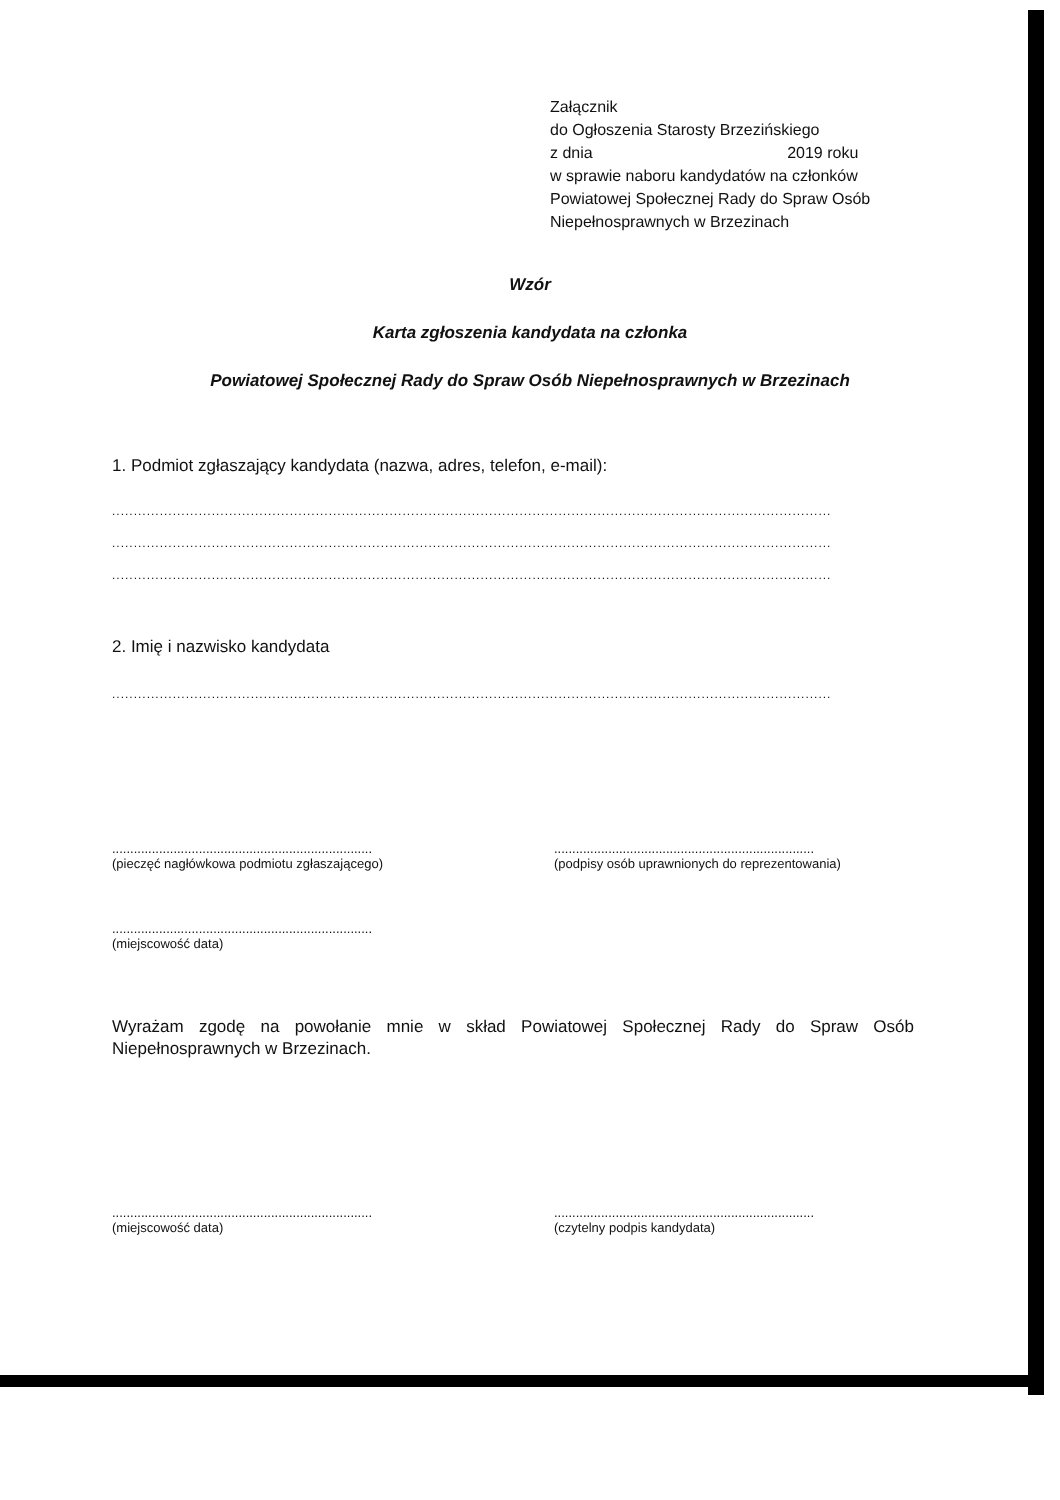Załącznik
do Ogłoszenia Starosty Brzezińskiego
z dnia 2019 roku
w sprawie naboru kandydatów na członków
Powiatowej Społecznej Rady do Spraw Osób
Niepełnosprawnych w Brzezinach
Wzór
Karta zgłoszenia kandydata na członka
Powiatowej Społecznej Rady do Spraw Osób Niepełnosprawnych w Brzezinach
1. Podmiot zgłaszający kandydata (nazwa, adres, telefon, e-mail):
......................................................................................................................................................................
......................................................................................................................................................................
......................................................................................................................................................................
2. Imię i nazwisko kandydata
......................................................................................................................................................................
........................................................................
(pieczęć nagłówkowa podmiotu zgłaszającego)
........................................................................
(podpisy osób uprawnionych do reprezentowania)
........................................................................
(miejscowość data)
Wyrażam zgodę na powołanie mnie w skład Powiatowej Społecznej Rady do Spraw Osób Niepełnosprawnych w Brzezinach.
........................................................................
(miejscowość data)
........................................................................
(czytelny podpis kandydata)